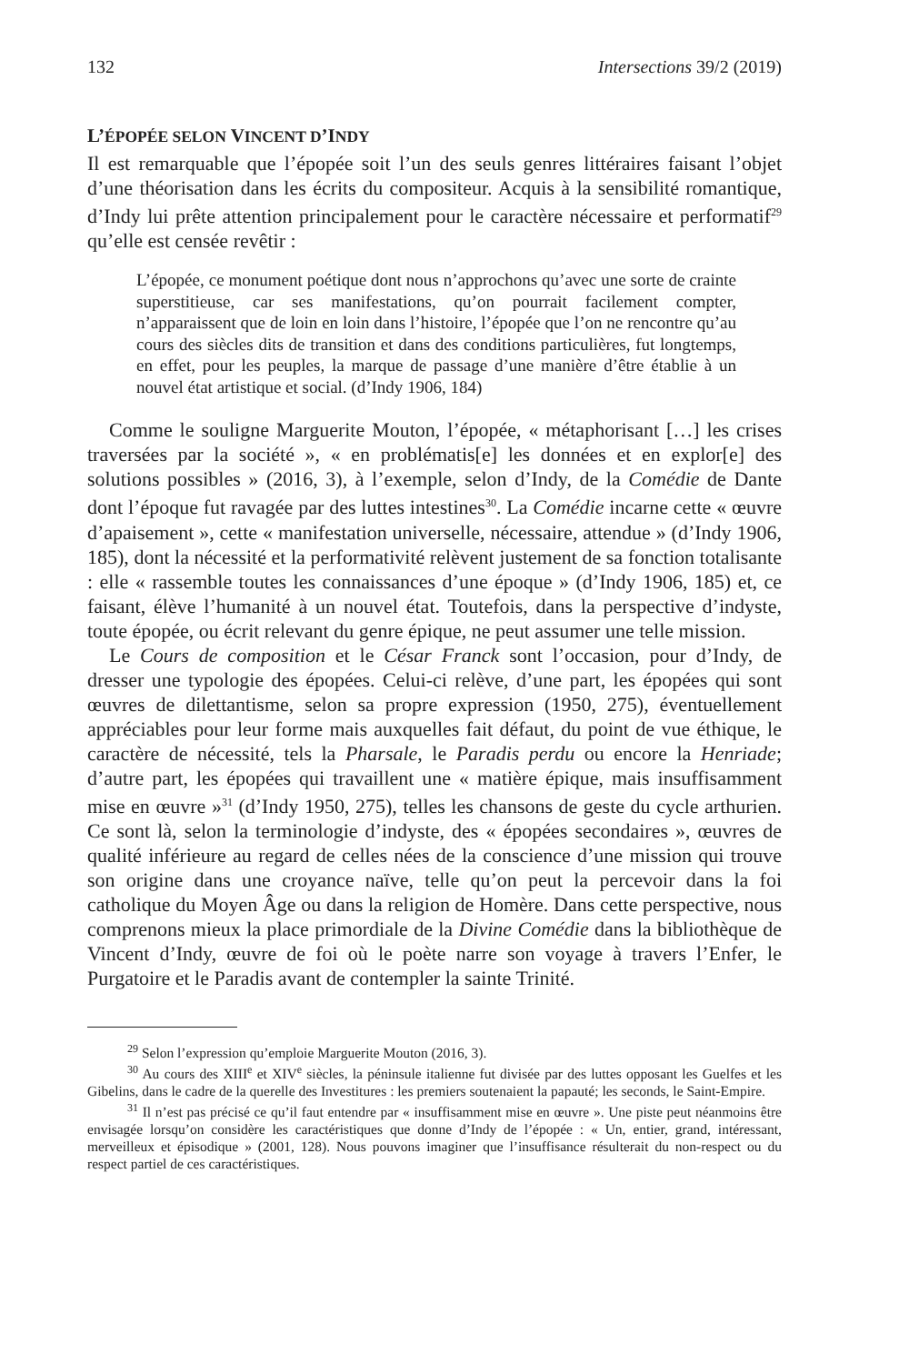132 Intersections 39/2 (2019)
L’ÉPOPÉE SELON VINCENT D’INDY
Il est remarquable que l’épopée soit l’un des seuls genres littéraires faisant l’objet d’une théorisation dans les écrits du compositeur. Acquis à la sensibilité romantique, d’Indy lui prête attention principalement pour le caractère nécessaire et performatif<sup>29</sup> qu’elle est censée revêtir :
L’épopée, ce monument poétique dont nous n’approchons qu’avec une sorte de crainte superstitieuse, car ses manifestations, qu’on pourrait facilement compter, n’apparaissent que de loin en loin dans l’histoire, l’épopée que l’on ne rencontre qu’au cours des siècles dits de transition et dans des conditions particulières, fut longtemps, en effet, pour les peuples, la marque de passage d’une manière d’être établie à un nouvel état artistique et social. (d’Indy 1906, 184)
Comme le souligne Marguerite Mouton, l’épopée, « métaphorisant […] les crises traversées par la société », « en problématis[e] les données et en explor[e] des solutions possibles » (2016, 3), à l’exemple, selon d’Indy, de la Comédie de Dante dont l’époque fut ravagée par des luttes intestines<sup>30</sup>. La Comédie incarne cette « œuvre d’apaisement », cette « manifestation universelle, nécessaire, attendue » (d’Indy 1906, 185), dont la nécessité et la performativité relèvent justement de sa fonction totalisante : elle « rassemble toutes les connaissances d’une époque » (d’Indy 1906, 185) et, ce faisant, élève l’humanité à un nouvel état. Toutefois, dans la perspective d’indyste, toute épopée, ou écrit relevant du genre épique, ne peut assumer une telle mission.
Le Cours de composition et le César Franck sont l’occasion, pour d’Indy, de dresser une typologie des épopées. Celui-ci relève, d’une part, les épopées qui sont œuvres de dilettantisme, selon sa propre expression (1950, 275), éventuellement appréciables pour leur forme mais auxquelles fait défaut, du point de vue éthique, le caractère de nécessité, tels la Pharsale, le Paradis perdu ou encore la Henriade; d’autre part, les épopées qui travaillent une « matière épique, mais insuffisamment mise en œuvre »<sup>31</sup> (d’Indy 1950, 275), telles les chansons de geste du cycle arthurien. Ce sont là, selon la terminologie d’indyste, des « épopées secondaires », œuvres de qualité inférieure au regard de celles nées de la conscience d’une mission qui trouve son origine dans une croyance naïve, telle qu’on peut la percevoir dans la foi catholique du Moyen Âge ou dans la religion de Homère. Dans cette perspective, nous comprenons mieux la place primordiale de la Divine Comédie dans la bibliothèque de Vincent d’Indy, œuvre de foi où le poète narre son voyage à travers l’Enfer, le Purgatoire et le Paradis avant de contempler la sainte Trinité.
<sup>29</sup> Selon l’expression qu’emploie Marguerite Mouton (2016, 3).
<sup>30</sup> Au cours des XIII<sup>e</sup> et XIV<sup>e</sup> siècles, la péninsule italienne fut divisée par des luttes opposant les Guelfes et les Gibelins, dans le cadre de la querelle des Investitures : les premiers soutenaient la papauté; les seconds, le Saint-Empire.
<sup>31</sup> Il n’est pas précisé ce qu’il faut entendre par « insuffisamment mise en œuvre ». Une piste peut néanmoins être envisagée lorsqu’on considère les caractéristiques que donne d’Indy de l’épopée : « Un, entier, grand, intéressant, merveilleux et épisodique » (2001, 128). Nous pouvons imaginer que l’insuffisance résulterait du non-respect ou du respect partiel de ces caractéristiques.